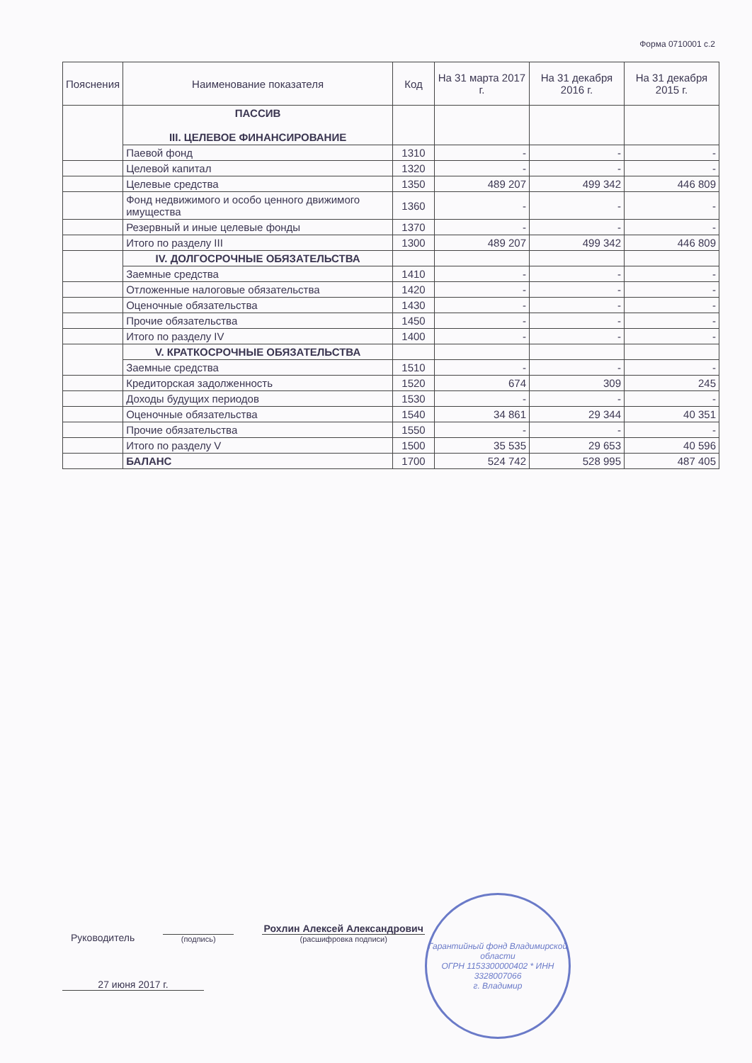Форма 0710001 с.2
| Пояснения | Наименование показателя | Код | На 31 марта 2017 г. | На 31 декабря 2016 г. | На 31 декабря 2015 г. |
| --- | --- | --- | --- | --- | --- |
| | ПАССИВ III. ЦЕЛЕВОЕ ФИНАНСИРОВАНИЕ | | | | |
| | Паевой фонд | 1310 | - | - | - |
| | Целевой капитал | 1320 | - | - | - |
| | Целевые средства | 1350 | 489 207 | 499 342 | 446 809 |
| | Фонд недвижимого и особо ценного движимого имущества | 1360 | - | - | - |
| | Резервный и иные целевые фонды | 1370 | - | - | - |
| | Итого по разделу III | 1300 | 489 207 | 499 342 | 446 809 |
| | IV. ДОЛГОСРОЧНЫЕ ОБЯЗАТЕЛЬСТВА | | | | |
| | Заемные средства | 1410 | - | - | - |
| | Отложенные налоговые обязательства | 1420 | - | - | - |
| | Оценочные обязательства | 1430 | - | - | - |
| | Прочие обязательства | 1450 | - | - | - |
| | Итого по разделу IV | 1400 | - | - | - |
| | V. КРАТКОСРОЧНЫЕ ОБЯЗАТЕЛЬСТВА | | | | |
| | Заемные средства | 1510 | - | - | - |
| | Кредиторская задолженность | 1520 | 674 | 309 | 245 |
| | Доходы будущих периодов | 1530 | - | - | - |
| | Оценочные обязательства | 1540 | 34 861 | 29 344 | 40 351 |
| | Прочие обязательства | 1550 | - | - | - |
| | Итого по разделу V | 1500 | 35 535 | 29 653 | 40 596 |
| | БАЛАНС | 1700 | 524 742 | 528 995 | 487 405 |
Руководитель
(подпись)
Рохлин Алексей Александрович
(расшифровка подписи)
27 июня 2017 г.
Гарантийный фонд Владимирской области
ОГРН 1153300000402 * ИНН 3328007066
г. Владимир